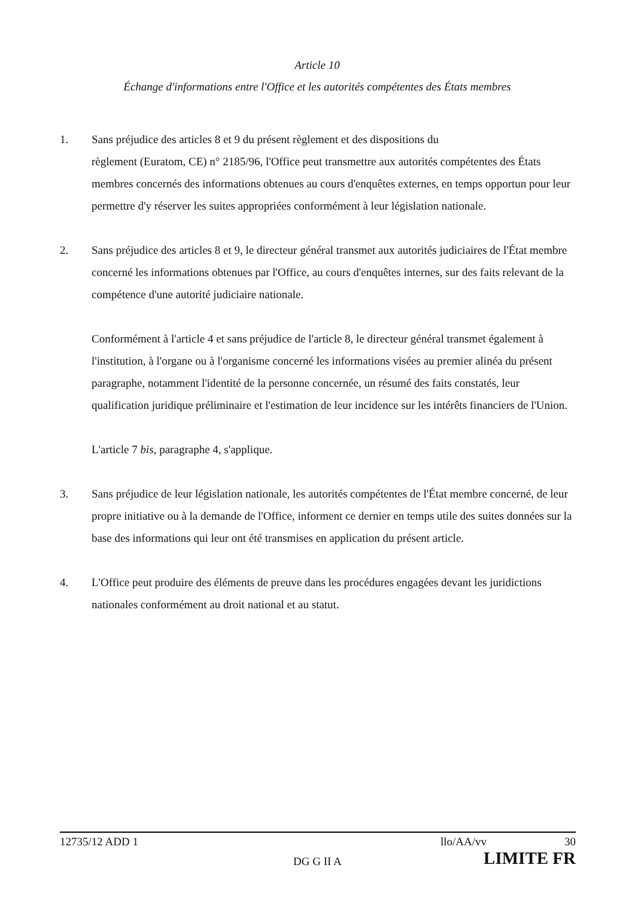Article 10
Échange d'informations entre l'Office et les autorités compétentes des États membres
1. Sans préjudice des articles 8 et 9 du présent règlement et des dispositions du
règlement (Euratom, CE) n° 2185/96, l'Office peut transmettre aux autorités compétentes des États membres concernés des informations obtenues au cours d'enquêtes externes, en temps opportun pour leur permettre d'y réserver les suites appropriées conformément à leur législation nationale.
2. Sans préjudice des articles 8 et 9, le directeur général transmet aux autorités judiciaires de l'État membre concerné les informations obtenues par l'Office, au cours d'enquêtes internes, sur des faits relevant de la compétence d'une autorité judiciaire nationale.
Conformément à l'article 4 et sans préjudice de l'article 8, le directeur général transmet également à l'institution, à l'organe ou à l'organisme concerné les informations visées au premier alinéa du présent paragraphe, notamment l'identité de la personne concernée, un résumé des faits constatés, leur qualification juridique préliminaire et l'estimation de leur incidence sur les intérêts financiers de l'Union.
L'article 7 bis, paragraphe 4, s'applique.
3. Sans préjudice de leur législation nationale, les autorités compétentes de l'État membre concerné, de leur propre initiative ou à la demande de l'Office, informent ce dernier en temps utile des suites données sur la base des informations qui leur ont été transmises en application du présent article.
4. L'Office peut produire des éléments de preuve dans les procédures engagées devant les juridictions nationales conformément au droit national et au statut.
12735/12 ADD 1 llo/AA/vv 30
DG G II A LIMITE FR